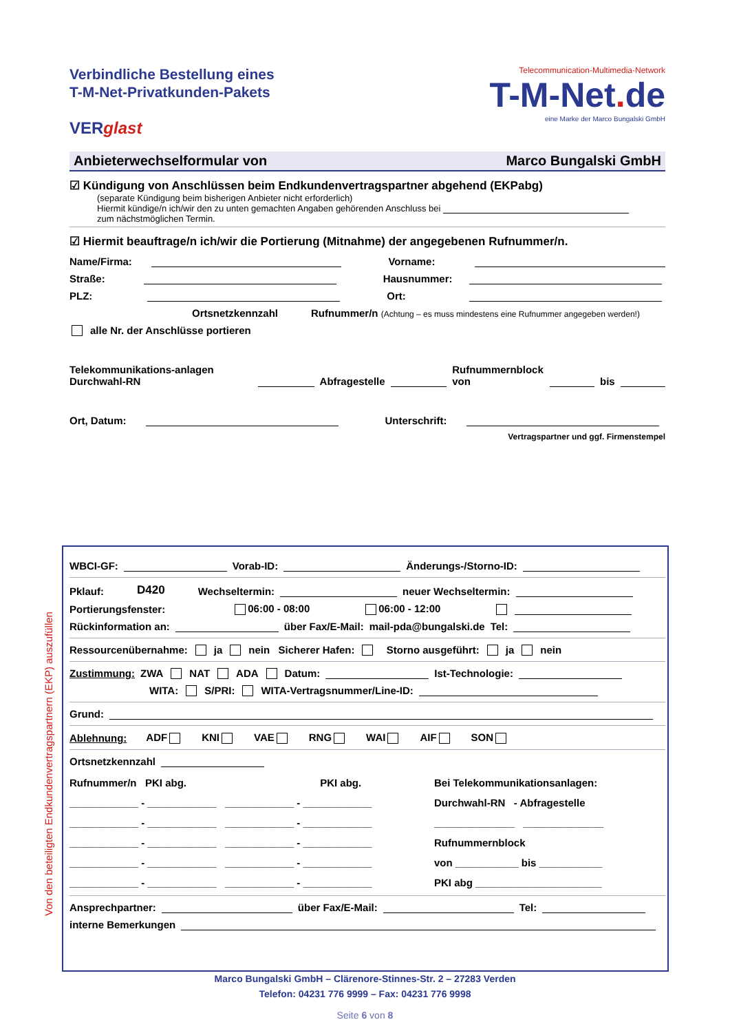Verbindliche Bestellung eines
T-M-Net-Privatkunden-Pakets
VERglast
Telecommunication-Multimedia-Network
T-M-Net. de
eine Marke der Marco Bungalski GmbH
Anbieterwechselformular von Marco Bungalski GmbH
☑ Kündigung von Anschlüssen beim Endkundenvertragspartner abgehend (EKPabg)
(separate Kündigung beim bisherigen Anbieter nicht erforderlich)
Hiermit kündige/n ich/wir den zu unten gemachten Angaben gehörenden Anschluss bei
zum nächstmöglichen Termin.
☑ Hiermit beauftrage/n ich/wir die Portierung (Mitnahme) der angegebenen Rufnummer/n.
Name/Firma: Vorname:
Straße: Hausnummer:
PLZ: Ort:
Ortsnetzkennzahl Rufnummer/n (Achtung – es muss mindestens eine Rufnummer angegeben werden!)
alle Nr. der Anschlüsse portieren
Telekommunikations-anlagen Durchwahl-RN Abfragestelle Rufnummernblock von bis
Ort, Datum: Unterschrift:
Vertragspartner und ggf. Firmenstempel
Von den beteiligten Endkundenvertragspartnern (EKP) auszufüllen
WBCI-GF: Vorab-ID: Änderungs-/Storno-ID:
Pklauf: D420 Wechseltermin: neuer Wechseltermin:
Portierungsfenster: 06:00 - 08:00 06:00 - 12:00
Rückinformation an: über Fax/E-Mail: mail-pda@bungalski.de Tel:
Ressourcenübernahme: ja nein Sicherer Hafen: Storno ausgeführt: ja nein
Zustimmung: ZWA NAT ADA Datum: Ist-Technologie:
WITA: S/PRI: WITA-Vertragsnummer/Line-ID:
Grund:
Ablehnung: ADF KNI VAE RNG WAI AIF SON
Ortsnetzkennzahl
Rufnummer/n PKI abg. PKI abg.
____________ - ____________ ____________ - ____________
____________ - ____________ ____________ - ____________
____________ - ____________ ____________ - ____________
____________ - ____________ ____________ - ____________
____________ - ____________ ____________ - ____________
Bei Telekommunikationsanlagen:
Durchwahl-RN - Abfragestelle
______________ ______________
Rufnummernblock
von ___________ bis ___________
PKI abg ______________________
Ansprechpartner: über Fax/E-Mail: Tel:
interne Bemerkungen
Marco Bungalski GmbH – Clärenore-Stinnes-Str. 2 – 27283 Verden
Telefon: 04231 776 9999 – Fax: 04231 776 9998
Seite 6 von 8